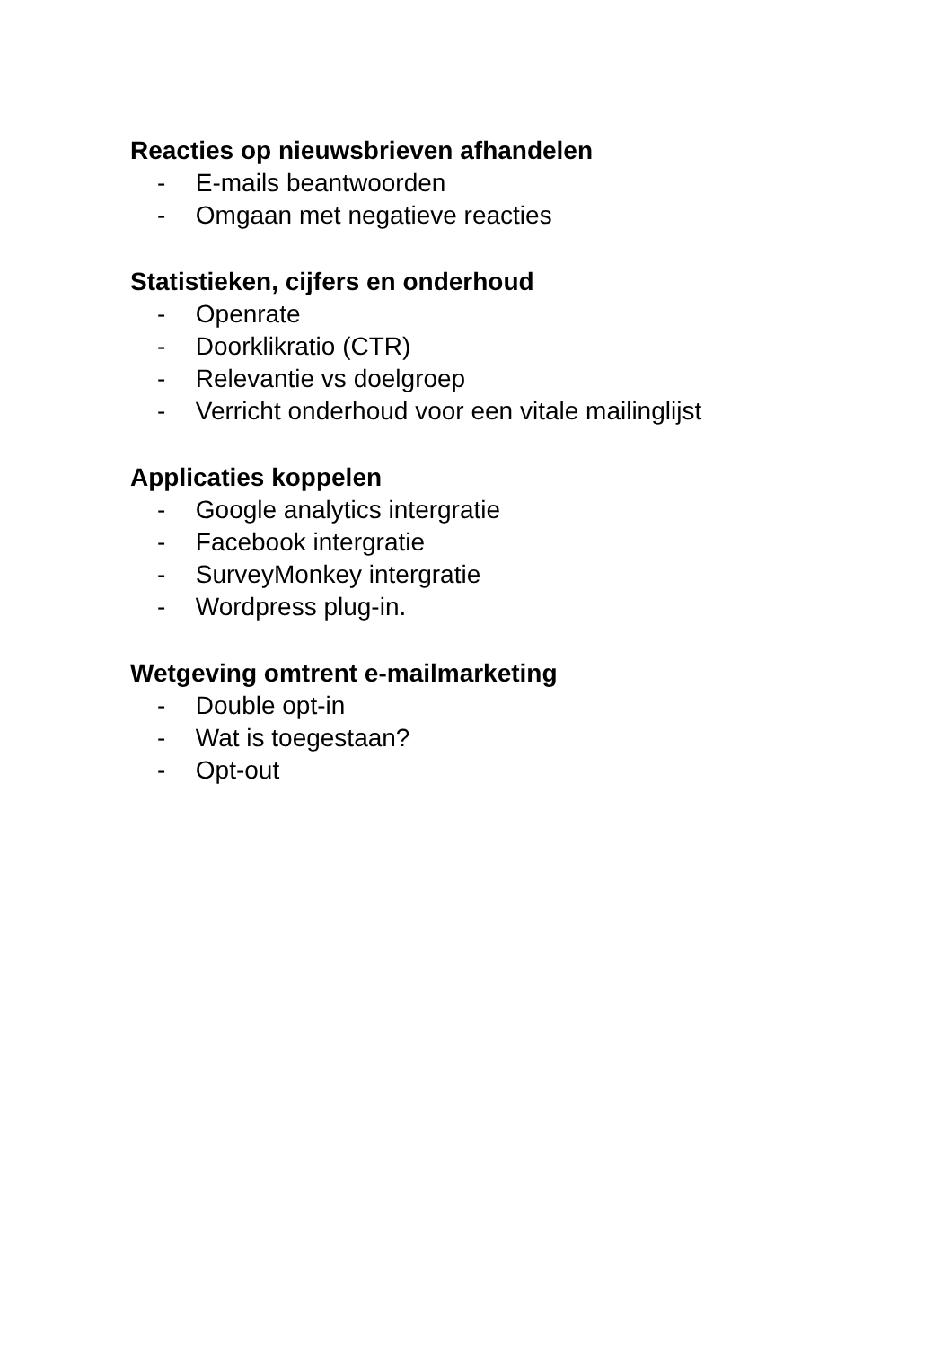Reacties op nieuwsbrieven afhandelen
- E-mails beantwoorden
- Omgaan met negatieve reacties
Statistieken, cijfers en onderhoud
- Openrate
- Doorklikratio (CTR)
- Relevantie vs doelgroep
- Verricht onderhoud voor een vitale mailinglijst
Applicaties koppelen
- Google analytics intergratie
- Facebook intergratie
- SurveyMonkey intergratie
- Wordpress plug-in.
Wetgeving omtrent e-mailmarketing
- Double opt-in
- Wat is toegestaan?
- Opt-out